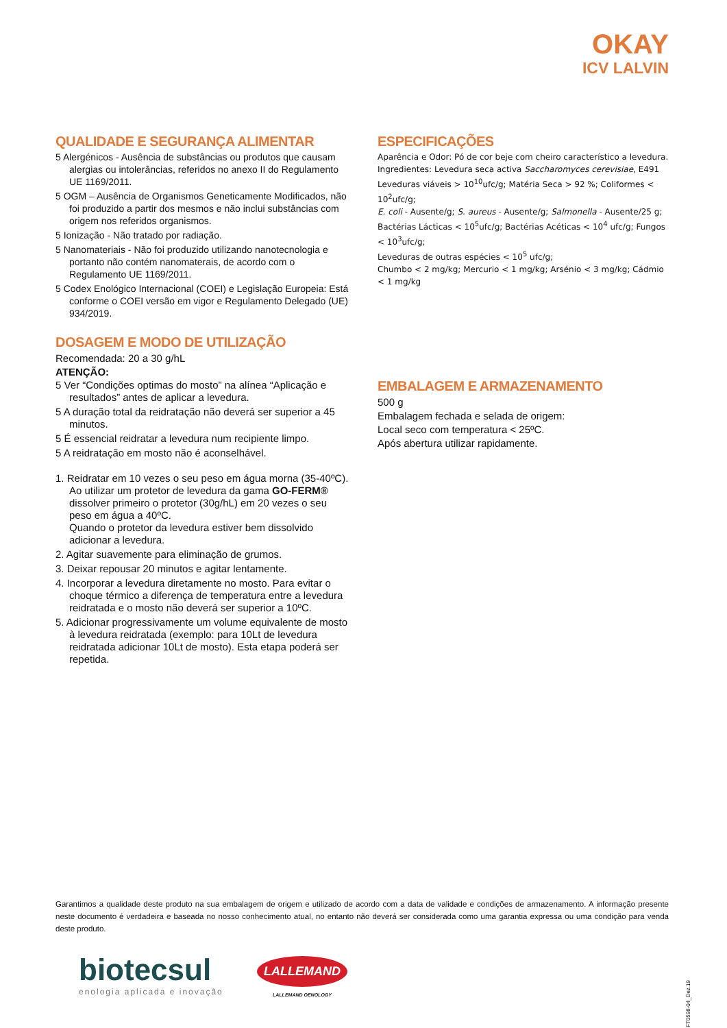OKAY
ICV LALVIN
QUALIDADE E SEGURANÇA ALIMENTAR
5 Alergénicos - Ausência de substâncias ou produtos que causam alergias ou intolerâncias, referidos no anexo II do Regulamento UE 1169/2011.
5 OGM – Ausência de Organismos Geneticamente Modificados, não foi produzido a partir dos mesmos e não inclui substâncias com origem nos referidos organismos.
5 Ionização - Não tratado por radiação.
5 Nanomateriais - Não foi produzido utilizando nanotecnologia e portanto não contém nanomaterais, de acordo com o Regulamento UE 1169/2011.
5 Codex Enológico Internacional (COEI) e Legislação Europeia: Está conforme o COEI versão em vigor e Regulamento Delegado (UE) 934/2019.
DOSAGEM E MODO DE UTILIZAÇÃO
Recomendada: 20 a 30 g/hL
ATENÇÃO:
5 Ver “Condições optimas do mosto” na alínea “Aplicação e resultados” antes de aplicar a levedura.
5 A duração total da reidratação não deverá ser superior a 45 minutos.
5 É essencial reidratar a levedura num recipiente limpo.
5 A reidratação em mosto não é aconselhável.
1. Reidratar em 10 vezes o seu peso em água morna (35-40ºC). Ao utilizar um protetor de levedura da gama GO-FERM® dissolver primeiro o protetor (30g/hL) em 20 vezes o seu peso em água a 40ºC.
Quando o protetor da levedura estiver bem dissolvido adicionar a levedura.
2. Agitar suavemente para eliminação de grumos.
3. Deixar repousar 20 minutos e agitar lentamente.
4. Incorporar a levedura diretamente no mosto. Para evitar o choque térmico a diferença de temperatura entre a levedura reidratada e o mosto não deverá ser superior a 10ºC.
5. Adicionar progressivamente um volume equivalente de mosto à levedura reidratada (exemplo: para 10Lt de levedura reidratada adicionar 10Lt de mosto). Esta etapa poderá ser repetida.
ESPECIFICAÇÕES
Aparência e Odor: Pó de cor beje com cheiro característico a levedura.
Ingredientes: Levedura seca activa Saccharomyces cerevisiae, E491
Leveduras viáveis > 10<sup>10</sup>ufc/g; Matéria Seca > 92 %; Coliformes < 10<sup>2</sup>ufc/g;
E. coli - Ausente/g; S. aureus - Ausente/g; Salmonella - Ausente/25 g;
Bactérias Lácticas < 10<sup>5</sup>ufc/g; Bactérias Acéticas < 10<sup>4</sup> ufc/g; Fungos < 10<sup>3</sup>ufc/g;
Leveduras de outras espécies < 10<sup>5</sup> ufc/g;
Chumbo < 2 mg/kg; Mercurio < 1 mg/kg; Arsénio < 3 mg/kg; Cádmio < 1 mg/kg
EMBALAGEM E ARMAZENAMENTO
500 g
Embalagem fechada e selada de origem:
Local seco com temperatura < 25ºC.
Após abertura utilizar rapidamente.
Garantimos a qualidade deste produto na sua embalagem de origem e utilizado de acordo com a data de validade e condições de armazenamento. A informação presente neste documento é verdadeira e baseada no nosso conhecimento atual, no entanto não deverá ser considerada como uma garantia expressa ou uma condição para venda deste produto.
biotecsul
enologia aplicada e inovação
LALLEMAND
LALLEMAND OENOLOGY
FT0598-04_Dez.19